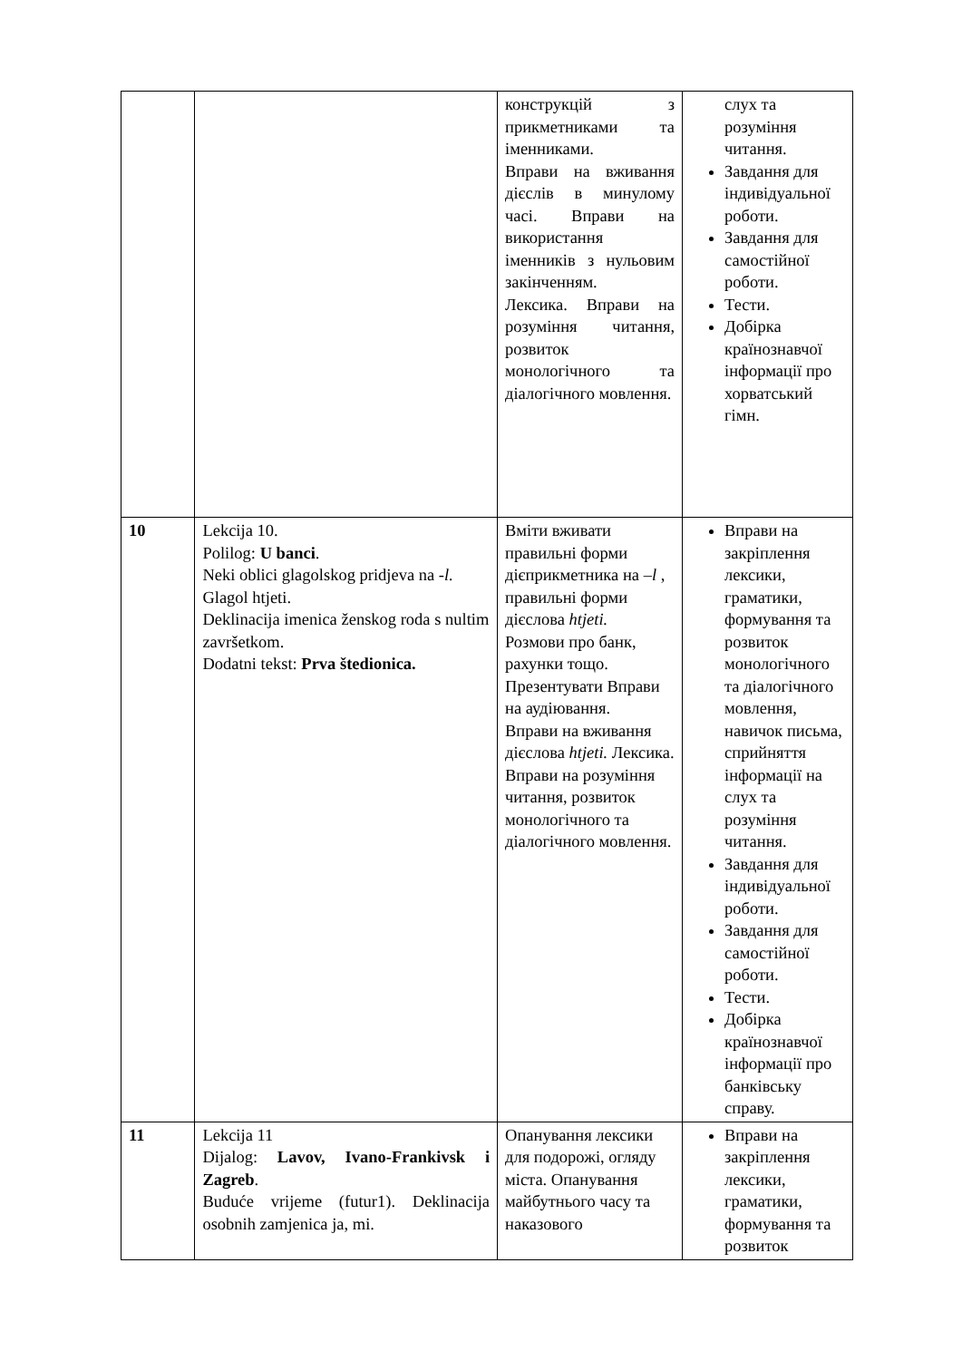| | | конструкцій з прикметниками та іменниками. Вправи на вживання дієслів в минулому часі. Вправи на використання іменників з нульовим закінченням. Лексика. Вправи на розуміння читання, розвиток монологічного та діалогічного мовлення. | слух та розуміння читання. Завдання для індивідуальної роботи. Завдання для самостійної роботи. Тести. Добірка країнознавчої інформації про хорватський гімн. |
| 10 | Lekcija 10. Polilog: U banci . Neki oblici glagolskog pridjeva na - l. Glagol htjeti. Deklinacija imenica ženskog roda s nultim završetkom. Dodatni tekst: Prva štedionica. | Вміти вживати правильні форми дієприкметника на – l , правильні форми дієслова htjeti. Розмови про банк, рахунки тощо. Презентувати Вправи на аудіювання. Вправи на вживання дієслова htjeti. Лексика. Вправи на розуміння читання, розвиток монологічного та діалогічного мовлення. | Вправи на закріплення лексики, граматики, формування та розвиток монологічного та діалогічного мовлення, навичок письма, сприйняття інформації на слух та розуміння читання. Завдання для індивідуальної роботи. Завдання для самостійної роботи. Тести. Добірка країнознавчої інформації про банківську справу. |
| 11 | Lekcija 11 Dijalog: Lavov, Ivano-Frankivsk i Zagreb . Buduće vrijeme (futur1). Deklinacija osobnih zamjenica ja, mi. | Опанування лексики для подорожі, огляду міста. Опанування майбутнього часу та наказового | Вправи на закріплення лексики, граматики, формування та розвиток |